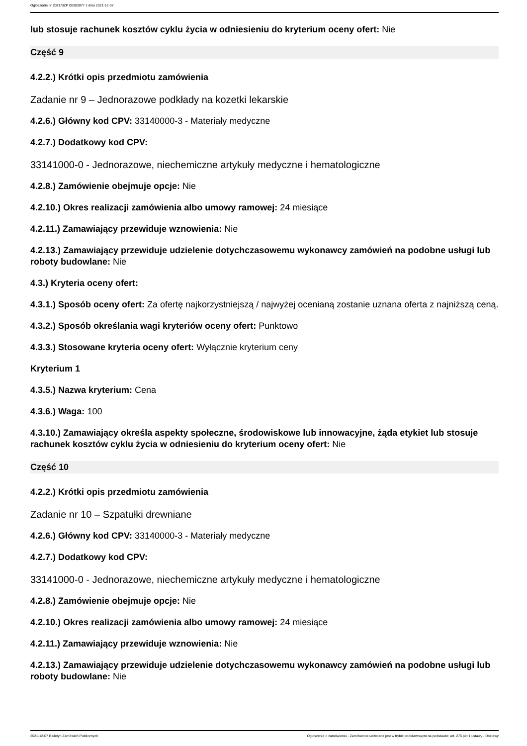Ogłoszenie nr 2021/BZP 00303977 z dnia 2021-12-07
lub stosuje rachunek kosztów cyklu życia w odniesieniu do kryterium oceny ofert: Nie
Część 9
4.2.2.) Krótki opis przedmiotu zamówienia
Zadanie nr 9 – Jednorazowe podkłady na kozetki lekarskie
4.2.6.) Główny kod CPV: 33140000-3 - Materiały medyczne
4.2.7.) Dodatkowy kod CPV:
33141000-0 - Jednorazowe, niechemiczne artykuły medyczne i hematologiczne
4.2.8.) Zamówienie obejmuje opcje: Nie
4.2.10.) Okres realizacji zamówienia albo umowy ramowej: 24 miesiące
4.2.11.) Zamawiający przewiduje wznowienia: Nie
4.2.13.) Zamawiający przewiduje udzielenie dotychczasowemu wykonawcy zamówień na podobne usługi lub roboty budowlane: Nie
4.3.) Kryteria oceny ofert:
4.3.1.) Sposób oceny ofert: Za ofertę najkorzystniejszą / najwyżej ocenianą zostanie uznana oferta z najniższą ceną.
4.3.2.) Sposób określania wagi kryteriów oceny ofert: Punktowo
4.3.3.) Stosowane kryteria oceny ofert: Wyłącznie kryterium ceny
Kryterium 1
4.3.5.) Nazwa kryterium: Cena
4.3.6.) Waga: 100
4.3.10.) Zamawiający określa aspekty społeczne, środowiskowe lub innowacyjne, żąda etykiet lub stosuje rachunek kosztów cyklu życia w odniesieniu do kryterium oceny ofert: Nie
Część 10
4.2.2.) Krótki opis przedmiotu zamówienia
Zadanie nr 10 – Szpatułki drewniane
4.2.6.) Główny kod CPV: 33140000-3 - Materiały medyczne
4.2.7.) Dodatkowy kod CPV:
33141000-0 - Jednorazowe, niechemiczne artykuły medyczne i hematologiczne
4.2.8.) Zamówienie obejmuje opcje: Nie
4.2.10.) Okres realizacji zamówienia albo umowy ramowej: 24 miesiące
4.2.11.) Zamawiający przewiduje wznowienia: Nie
4.2.13.) Zamawiający przewiduje udzielenie dotychczasowemu wykonawcy zamówień na podobne usługi lub roboty budowlane: Nie
2021-12-07 Biuletyn Zamówień Publicznych Ogłoszenie o zamówieniu - Zamówienie udzielane jest w trybie podstawowym na podstawie: art. 275 pkt 1 ustawy - Dostawy